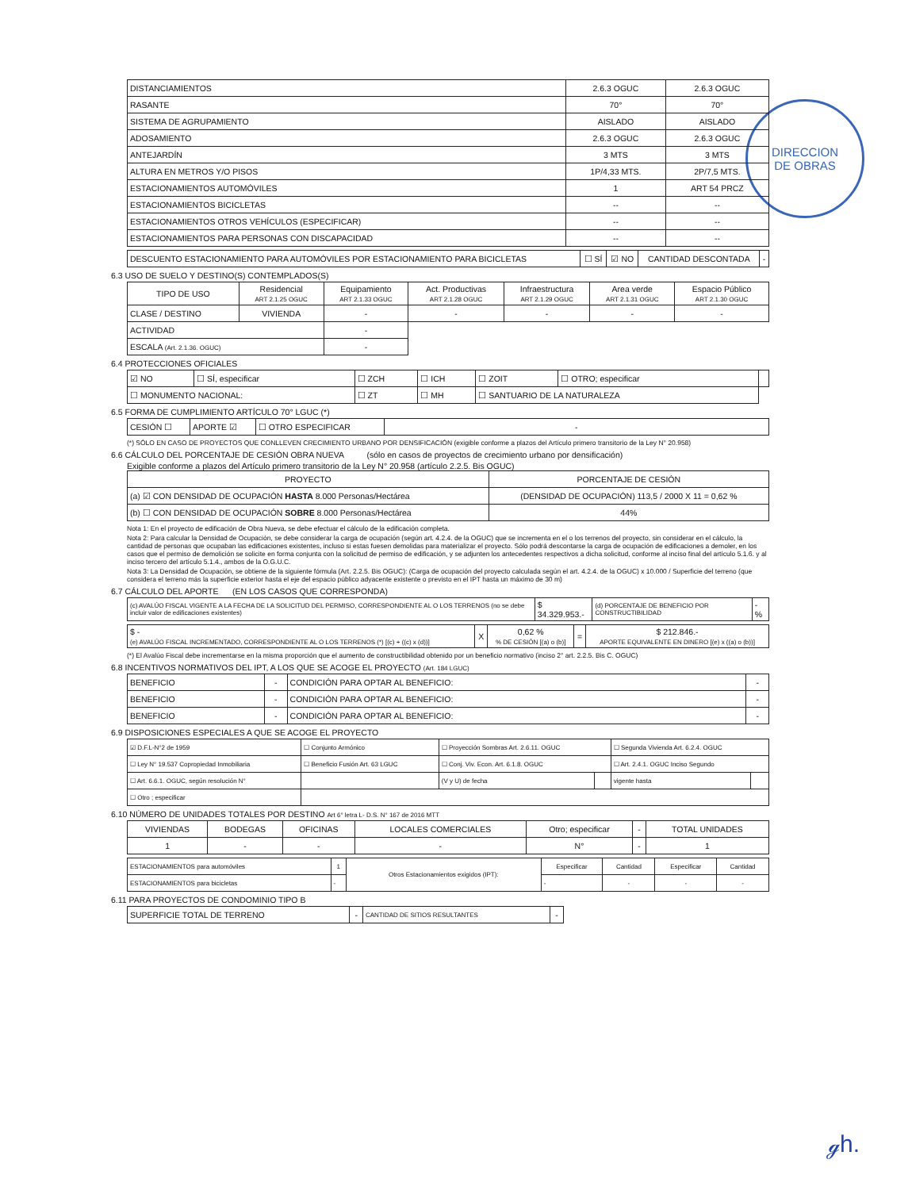DIRECCION
DE OBRAS
| DISTANCIAMIENTOS | 2.6.3 OGUC | 2.6.3 OGUC |
| RASANTE | 70° | 70° |
| SISTEMA DE AGRUPAMIENTO | AISLADO | AISLADO |
| ADOSAMIENTO | 2.6.3 OGUC | 2.6.3 OGUC |
| ANTEJARDÍN | 3 MTS | 3 MTS |
| ALTURA EN METROS Y/O PISOS | 1P/4,33 MTS. | 2P/7,5 MTS. |
| ESTACIONAMIENTOS AUTOMÓVILES | 1 | ART 54 PRCZ |
| ESTACIONAMIENTOS BICICLETAS | -- | -- |
| ESTACIONAMIENTOS OTROS VEHÍCULOS (ESPECIFICAR) | -- | -- |
| ESTACIONAMIENTOS PARA PERSONAS CON DISCAPACIDAD | -- | -- |
| DESCUENTO ESTACIONAMIENTO PARA AUTOMÓVILES POR ESTACIONAMIENTO PARA BICICLETAS | ☐ SÍ | ☑ NO | CANTIDAD DESCONTADA | - |
6.3 USO DE SUELO Y DESTINO(S) CONTEMPLADOS(S)
| TIPO DE USO | Residencial ART 2.1.25 OGUC | Equipamiento ART 2.1.33 OGUC | Act. Productivas ART 2.1.28 OGUC | Infraestructura ART 2.1.29 OGUC | Area verde ART 2.1.31 OGUC | Espacio Público ART 2.1.30 OGUC |
| CLASE / DESTINO | VIVIENDA | - | - | - | - | - |
| ACTIVIDAD | | - | | | | |
| ESCALA (Art. 2.1.36. OGUC) | | - | | | | |
6.4 PROTECCIONES OFICIALES
| ☑ NO | ☐ SÍ, especificar | ☐ ZCH | ☐ ICH | ☐ ZOIT | ☐ OTRO; especificar | |
| ☐ MONUMENTO NACIONAL: | | ☐ ZT | ☐ MH | ☐ SANTUARIO DE LA NATURALEZA | | |
6.5 FORMA DE CUMPLIMIENTO ARTÍCULO 70° LGUC (*)
| CESIÓN ☐ | APORTE ☑ | ☐ OTRO ESPECIFICAR | - |
(*) SÓLO EN CASO DE PROYECTOS QUE CONLLEVEN CRECIMIENTO URBANO POR DENSIFICACIÓN (exigible conforme a plazos del Artículo primero transitorio de la Ley N° 20.958)
6.6 CÁLCULO DEL PORCENTAJE DE CESIÓN OBRA NUEVA (sólo en casos de proyectos de crecimiento urbano por densificación)
Exigible conforme a plazos del Artículo primero transitorio de la Ley N° 20.958 (artículo 2.2.5. Bis OGUC)
| PROYECTO | PORCENTAJE DE CESIÓN |
| (a) ☑ CON DENSIDAD DE OCUPACIÓN HASTA 8.000 Personas/Hectárea | (DENSIDAD DE OCUPACIÓN) 113,5 / 2000 X 11 = 0,62 % |
| (b) ☐ CON DENSIDAD DE OCUPACIÓN SOBRE 8.000 Personas/Hectárea | 44% |
Nota 1: En el proyecto de edificación de Obra Nueva, se debe efectuar el cálculo de la edificación completa.
Nota 2: Para calcular la Densidad de Ocupación, se debe considerar la carga de ocupación (según art. 4.2.4. de la OGUC) que se incrementa en el o los terrenos del proyecto, sin considerar en el cálculo, la cantidad de personas que ocupaban las edificaciones existentes, incluso si estas fuesen demolidas para materializar el proyecto. Sólo podrá descontarse la carga de ocupación de edificaciones a demoler, en los casos que el permiso de demolición se solicite en forma conjunta con la solicitud de permiso de edificación, y se adjunten los antecedentes respectivos a dicha solicitud, conforme al inciso final del artículo 5.1.6. y al inciso tercero del artículo 5.1.4., ambos de la O.G.U.C.
Nota 3: La Densidad de Ocupación, se obtiene de la siguiente fórmula (Art. 2.2.5. Bis OGUC): (Carga de ocupación del proyecto calculada según el art. 4.2.4. de la OGUC) x 10.000 / Superficie del terreno (que considera el terreno más la superficie exterior hasta el eje del espacio público adyacente existente o previsto en el IPT hasta un máximo de 30 m)
6.7 CÁLCULO DEL APORTE (EN LOS CASOS QUE CORRESPONDA)
| (c) AVALÚO FISCAL VIGENTE A LA FECHA DE LA SOLICITUD DEL PERMISO, CORRESPONDIENTE AL O LOS TERRENOS (no se debe incluir valor de edificaciones existentes) | $ 34.329.953.- | (d) PORCENTAJE DE BENEFICIO POR CONSTRUCTIBILIDAD | - % |
| $ - (e) AVALÚO FISCAL INCREMENTADO, CORRESPONDIENTE AL O LOS TERRENOS (*) [(c) + ((c) x (d))] | X | 0,62 % % DE CESIÓN [(a) o (b)] | = | $ 212.846.- APORTE EQUIVALENTE EN DINERO [(e) x ((a) o (b))] |
(*) El Avalúo Fiscal debe incrementarse en la misma proporción que el aumento de constructibilidad obtenido por un beneficio normativo (inciso 2° art. 2.2.5. Bis C. OGUC)
6.8 INCENTIVOS NORMATIVOS DEL IPT, A LOS QUE SE ACOGE EL PROYECTO (Art. 184 LGUC)
| BENEFICIO | - | CONDICIÓN PARA OPTAR AL BENEFICIO: | - |
| BENEFICIO | - | CONDICIÓN PARA OPTAR AL BENEFICIO: | - |
| BENEFICIO | - | CONDICIÓN PARA OPTAR AL BENEFICIO: | - |
6.9 DISPOSICIONES ESPECIALES A QUE SE ACOGE EL PROYECTO
| ☑ D.F.L-N°2 de 1959 | ☐ Conjunto Armónico | ☐ Proyección Sombras Art. 2.6.11. OGUC | | ☐ Segunda Vivienda Art. 6.2.4. OGUC | |
| ☐ Ley N° 19.537 Copropiedad Inmobiliaria | ☐ Beneficio Fusión Art. 63 LGUC | ☐ Conj. Viv. Econ. Art. 6.1.8. OGUC | | ☐ Art. 2.4.1. OGUC Inciso Segundo | |
| ☐ Art. 6.6.1. OGUC, según resolución N° | | (V y U) de fecha | | vigente hasta | |
| ☐ Otro ; especificar | | | | | |
6.10 NÚMERO DE UNIDADES TOTALES POR DESTINO Art 6° letra L- D.S. N° 167 de 2016 MTT
| VIVIENDAS | BODEGAS | OFICINAS | LOCALES COMERCIALES | Otro; especificar | - | TOTAL UNIDADES |
| 1 | - | - | - | N° | - | 1 |
| ESTACIONAMIENTOS para automóviles | 1 | Otros Estacionamientos exigidos (IPT): | Especificar | Cantidad | Especificar | Cantidad |
| ESTACIONAMIENTOS para bicicletas | - | | - | - | - | - |
6.11 PARA PROYECTOS DE CONDOMINIO TIPO B
| SUPERFICIE TOTAL DE TERRENO | - | CANTIDAD DE SITIOS RESULTANTES | - |
ℊh.